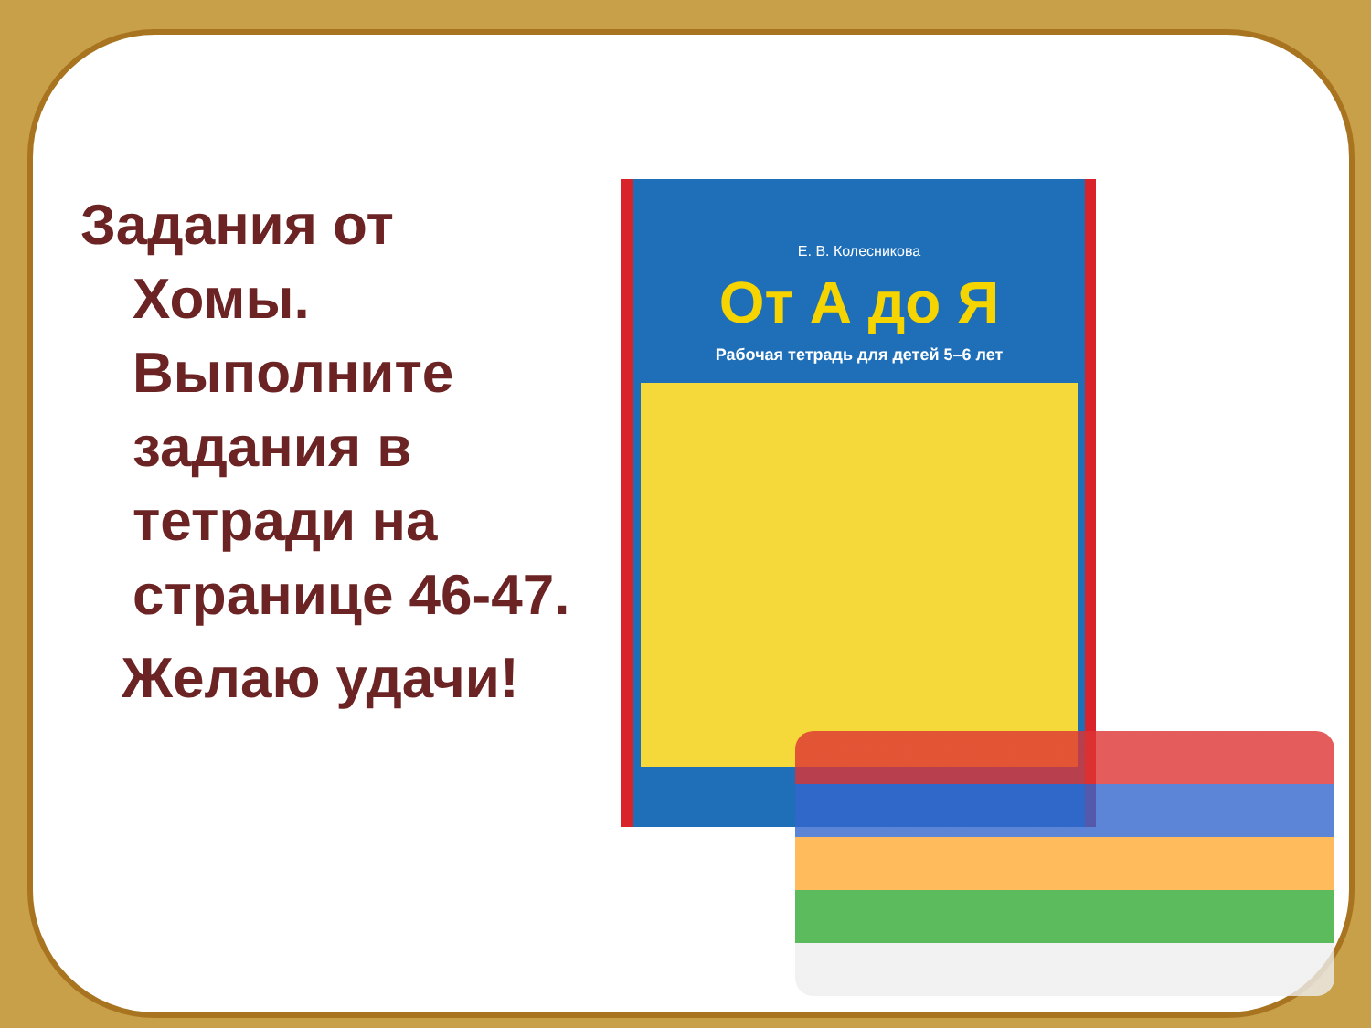Задания от
Хомы. Выполните задания в тетради на странице 46-47.
Желаю удачи!
Е. В. Колесникова
От А до Я
Рабочая тетрадь для детей 5–6 лет